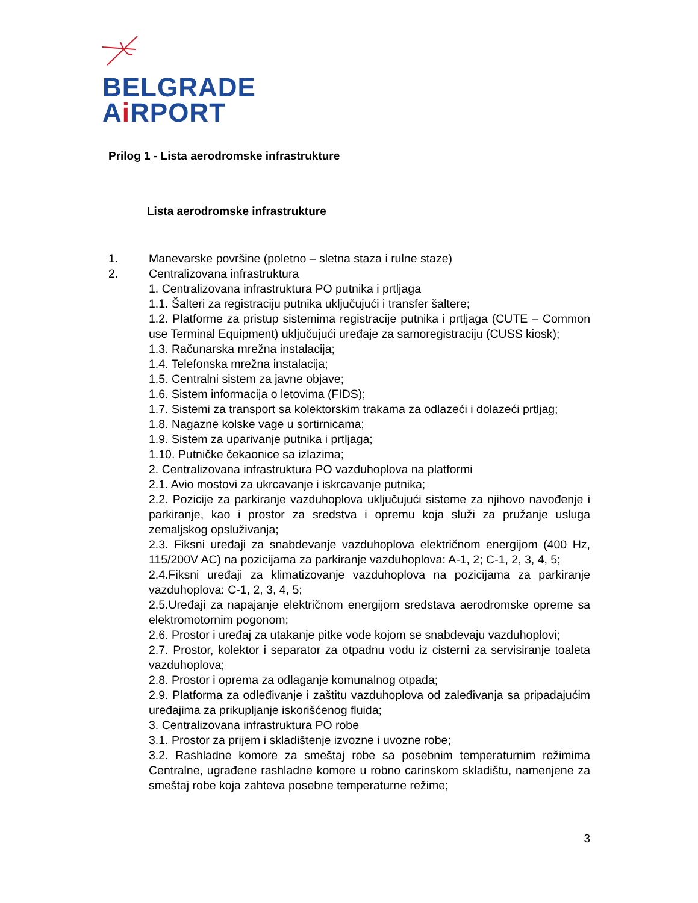BELGRADE
Ai RPORT
Prilog 1 - Lista aerodromske infrastrukture
Lista aerodromske infrastrukture
1. Manevarske površine (poletno – sletna staza i rulne staze)
2. Centralizovana infrastruktura
1. Centralizovana infrastruktura PO putnika i prtljaga
1.1. Šalteri za registraciju putnika uključujući i transfer šaltere;
1.2. Platforme za pristup sistemima registracije putnika i prtljaga (CUTE – Common use Terminal Equipment) uključujući uređaje za samoregistraciju (CUSS kiosk);
1.3. Računarska mrežna instalacija;
1.4. Telefonska mrežna instalacija;
1.5. Centralni sistem za javne objave;
1.6. Sistem informacija o letovima (FIDS);
1.7. Sistemi za transport sa kolektorskim trakama za odlazeći i dolazeći prtljag;
1.8. Nagazne kolske vage u sortirnicama;
1.9. Sistem za uparivanje putnika i prtljaga;
1.10. Putničke čekaonice sa izlazima;
2. Centralizovana infrastruktura PO vazduhoplova na platformi
2.1. Avio mostovi za ukrcavanje i iskrcavanje putnika;
2.2. Pozicije za parkiranje vazduhoplova uključujući sisteme za njihovo navođenje i parkiranje, kao i prostor za sredstva i opremu koja služi za pružanje usluga zemaljskog opsluživanja;
2.3. Fiksni uređaji za snabdevanje vazduhoplova električnom energijom (400 Hz, 115/200V AC) na pozicijama za parkiranje vazduhoplova: A-1, 2; C-1, 2, 3, 4, 5;
2.4.Fiksni uređaji za klimatizovanje vazduhoplova na pozicijama za parkiranje vazduhoplova: C-1, 2, 3, 4, 5;
2.5.Uređaji za napajanje električnom energijom sredstava aerodromske opreme sa elektromotornim pogonom;
2.6. Prostor i uređaj za utakanje pitke vode kojom se snabdevaju vazduhoplovi;
2.7. Prostor, kolektor i separator za otpadnu vodu iz cisterni za servisiranje toaleta vazduhoplova;
2.8. Prostor i oprema za odlaganje komunalnog otpada;
2.9. Platforma za odleđivanje i zaštitu vazduhoplova od zaleđivanja sa pripadajućim uređajima za prikupljanje iskorišćenog fluida;
3. Centralizovana infrastruktura PO robe
3.1. Prostor za prijem i skladištenje izvozne i uvozne robe;
3.2. Rashladne komore za smeštaj robe sa posebnim temperaturnim režimima Centralne, ugrađene rashladne komore u robno carinskom skladištu, namenjene za smeštaj robe koja zahteva posebne temperaturne režime;
3